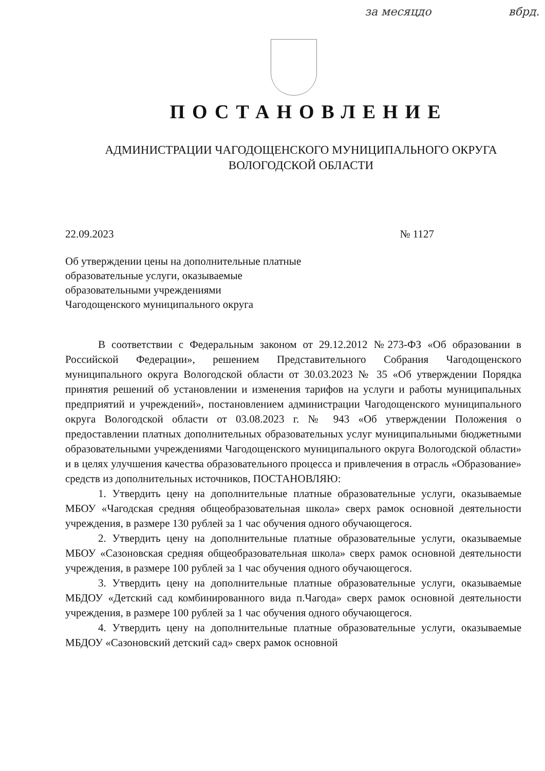за месяцдо вбрд.
ПОСТАНОВЛЕНИЕ
АДМИНИСТРАЦИИ ЧАГОДОЩЕНСКОГО МУНИЦИПАЛЬНОГО ОКРУГА
ВОЛОГОДСКОЙ ОБЛАСТИ
22.09.2023 № 1127
Об утверждении цены на дополнительные платные
образовательные услуги, оказываемые
образовательными учреждениями
Чагодощенского муниципального округа
В соответствии с Федеральным законом от 29.12.2012 №273-ФЗ «Об образовании в Российской Федерации», решением Представительного Собрания Чагодощенского муниципального округа Вологодской области от 30.03.2023 № 35 «Об утверждении Порядка принятия решений об установлении и изменения тарифов на услуги и работы муниципальных предприятий и учреждений», постановлением администрации Чагодощенского муниципального округа Вологодской области от 03.08.2023 г. № 943 «Об утверждении Положения о предоставлении платных дополнительных образовательных услуг муниципальными бюджетными образовательными учреждениями Чагодощенского муниципального округа Вологодской области» и в целях улучшения качества образовательного процесса и привлечения в отрасль «Образование» средств из дополнительных источников, ПОСТАНОВЛЯЮ:
1. Утвердить цену на дополнительные платные образовательные услуги, оказываемые МБОУ «Чагодская средняя общеобразовательная школа» сверх рамок основной деятельности учреждения, в размере 130 рублей за 1 час обучения одного обучающегося.
2. Утвердить цену на дополнительные платные образовательные услуги, оказываемые МБОУ «Сазоновская средняя общеобразовательная школа» сверх рамок основной деятельности учреждения, в размере 100 рублей за 1 час обучения одного обучающегося.
3. Утвердить цену на дополнительные платные образовательные услуги, оказываемые МБДОУ «Детский сад комбинированного вида п.Чагода» сверх рамок основной деятельности учреждения, в размере 100 рублей за 1 час обучения одного обучающегося.
4. Утвердить цену на дополнительные платные образовательные услуги, оказываемые МБДОУ «Сазоновский детский сад» сверх рамок основной